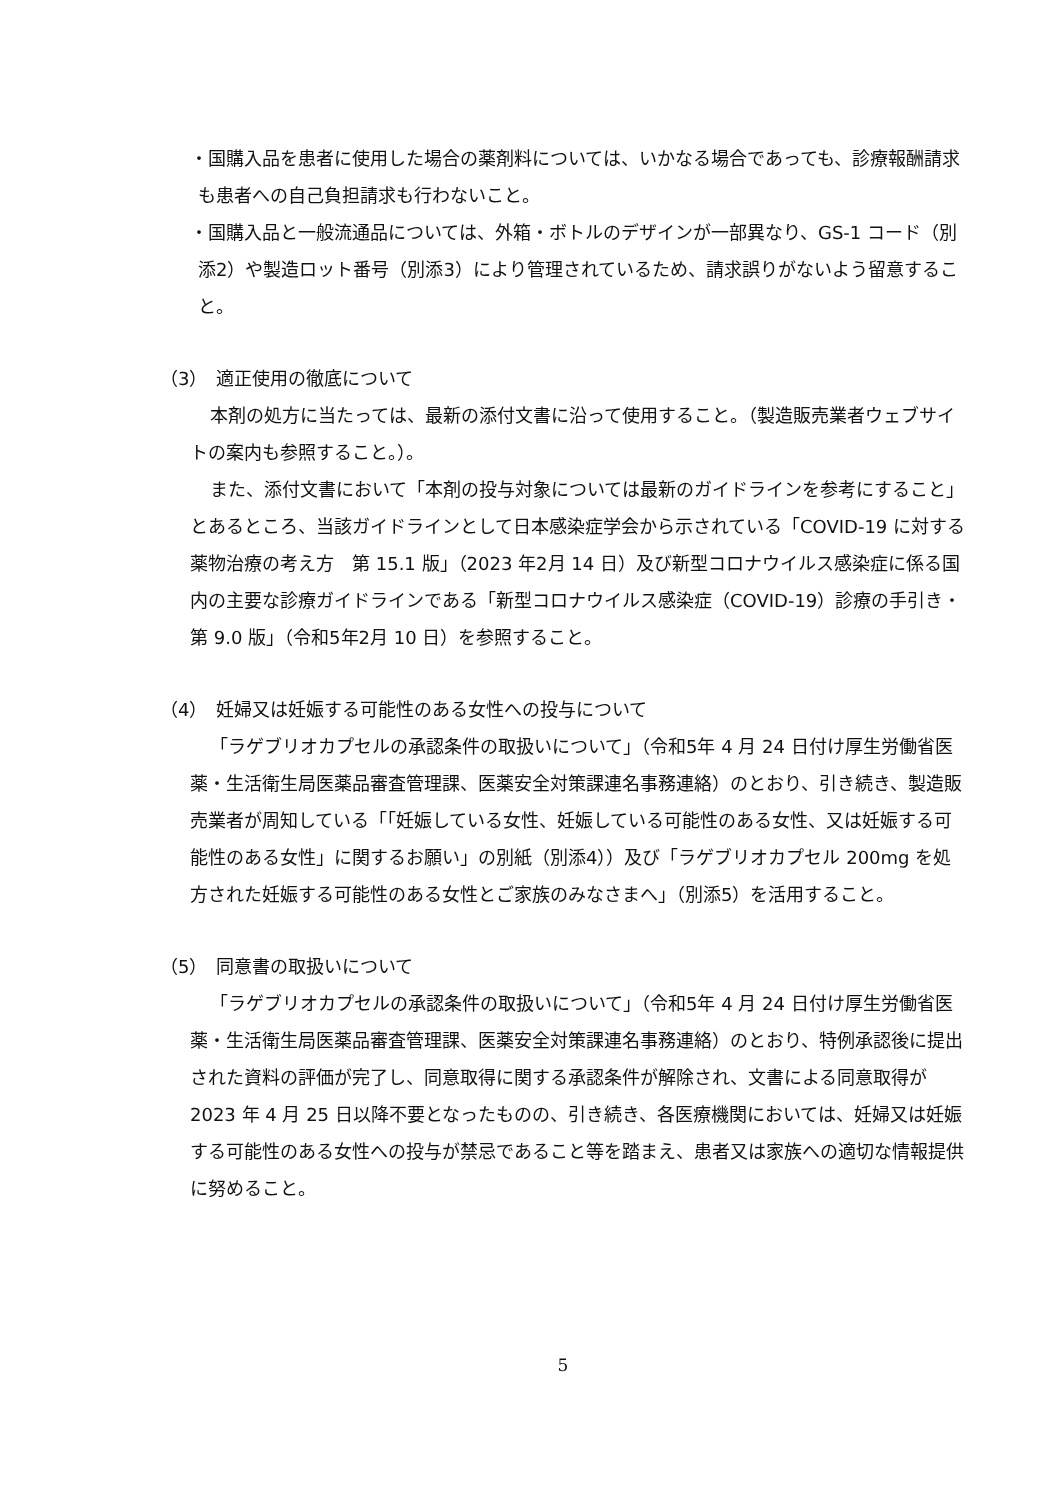・国購入品を患者に使用した場合の薬剤料については、いかなる場合であっても、診療報酬請求も患者への自己負担請求も行わないこと。
・国購入品と一般流通品については、外箱・ボトルのデザインが一部異なり、GS-1 コード（別添2）や製造ロット番号（別添3）により管理されているため、請求誤りがないよう留意すること。
（3）　適正使用の徹底について
本剤の処方に当たっては、最新の添付文書に沿って使用すること。（製造販売業者ウェブサイトの案内も参照すること。）。
また、添付文書において「本剤の投与対象については最新のガイドラインを参考にすること」とあるところ、当該ガイドラインとして日本感染症学会から示されている「COVID-19 に対する薬物治療の考え方　第 15.1 版」（2023 年2月 14 日）及び新型コロナウイルス感染症に係る国内の主要な診療ガイドラインである「新型コロナウイルス感染症（COVID-19）診療の手引き・第 9.0 版」（令和5年2月 10 日）を参照すること。
（4）　妊婦又は妊娠する可能性のある女性への投与について
「ラゲブリオカプセルの承認条件の取扱いについて」（令和5年 4 月 24 日付け厚生労働省医薬・生活衛生局医薬品審査管理課、医薬安全対策課連名事務連絡）のとおり、引き続き、製造販売業者が周知している「「妊娠している女性、妊娠している可能性のある女性、又は妊娠する可能性のある女性」に関するお願い」の別紙（別添4））及び「ラゲブリオカプセル 200mg を処方された妊娠する可能性のある女性とご家族のみなさまへ」（別添5）を活用すること。
（5）　同意書の取扱いについて
「ラゲブリオカプセルの承認条件の取扱いについて」（令和5年 4 月 24 日付け厚生労働省医薬・生活衛生局医薬品審査管理課、医薬安全対策課連名事務連絡）のとおり、特例承認後に提出された資料の評価が完了し、同意取得に関する承認条件が解除され、文書による同意取得が 2023 年 4 月 25 日以降不要となったものの、引き続き、各医療機関においては、妊婦又は妊娠する可能性のある女性への投与が禁忌であること等を踏まえ、患者又は家族への適切な情報提供に努めること。
5